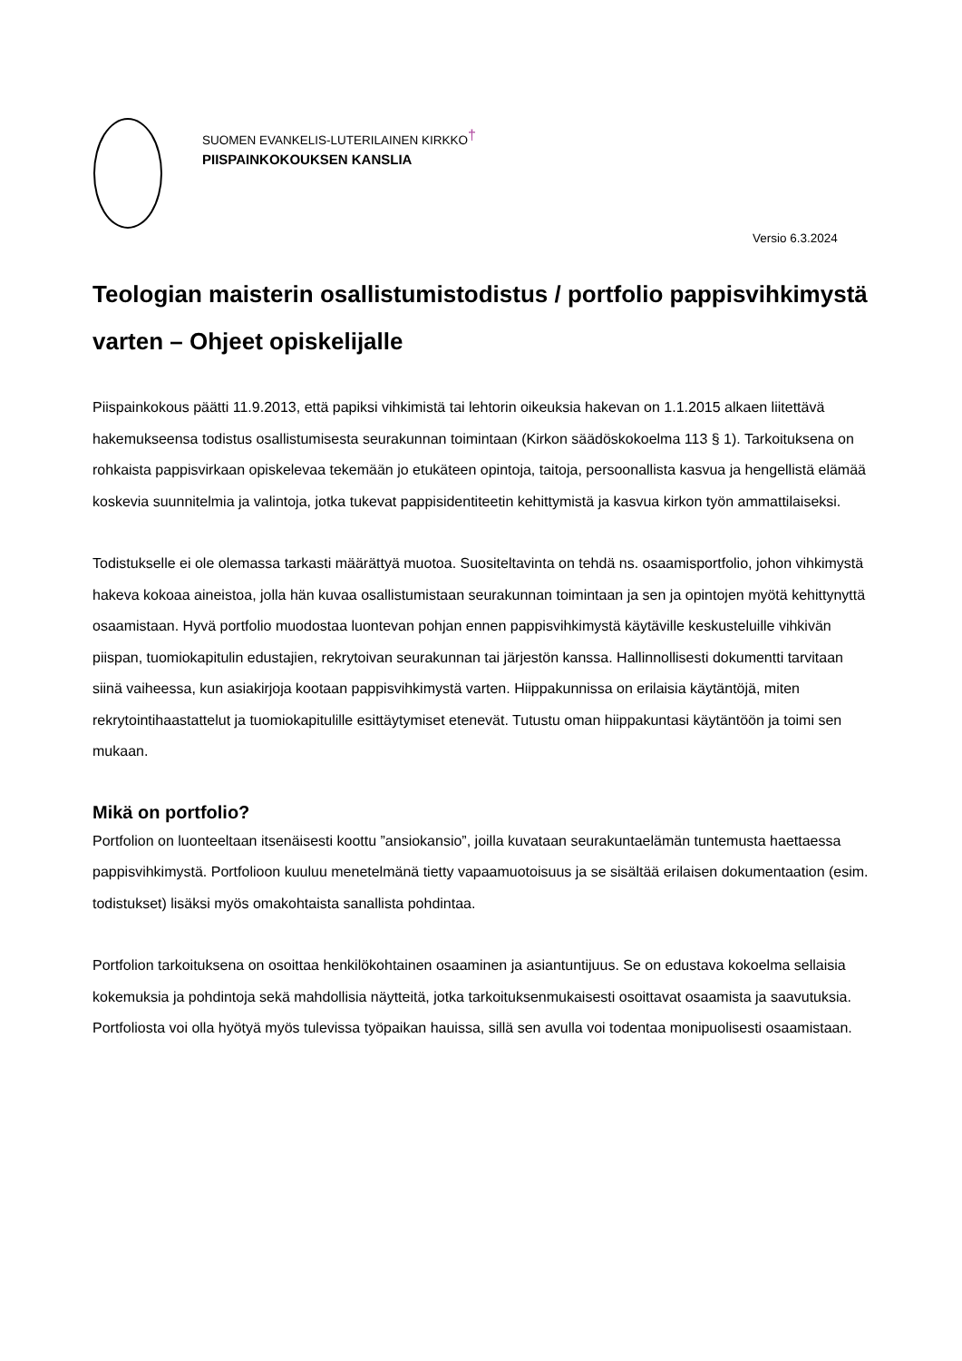SUOMEN EVANKELIS-LUTERILAINEN KIRKKO†
PIISPAINKOKOUKSEN KANSLIA
Versio 6.3.2024
Teologian maisterin osallistumistodistus / portfolio pappisvihkimystä varten – Ohjeet opiskelijalle
Piispainkokous päätti 11.9.2013, että papiksi vihkimistä tai lehtorin oikeuksia hakevan on 1.1.2015 alkaen liitettävä hakemukseensa todistus osallistumisesta seurakunnan toimintaan (Kirkon säädöskokoelma 113 § 1). Tarkoituksena on rohkaista pappisvirkaan opiskelevaa tekemään jo etukäteen opintoja, taitoja, persoonallista kasvua ja hengellistä elämää koskevia suunnitelmia ja valintoja, jotka tukevat pappisidentiteetin kehittymistä ja kasvua kirkon työn ammattilaiseksi.
Todistukselle ei ole olemassa tarkasti määrättyä muotoa. Suositeltavinta on tehdä ns. osaamisportfolio, johon vihkimystä hakeva kokoaa aineistoa, jolla hän kuvaa osallistumistaan seurakunnan toimintaan ja sen ja opintojen myötä kehittynyttä osaamistaan. Hyvä portfolio muodostaa luontevan pohjan ennen pappisvihkimystä käytäville keskusteluille vihkivän piispan, tuomiokapitulin edustajien, rekrytoivan seurakunnan tai järjestön kanssa. Hallinnollisesti dokumentti tarvitaan siinä vaiheessa, kun asiakirjoja kootaan pappisvihkimystä varten. Hiippakunnissa on erilaisia käytäntöjä, miten rekrytointihaastattelut ja tuomiokapitulille esittäytymiset etenevät. Tutustu oman hiippakuntasi käytäntöön ja toimi sen mukaan.
Mikä on portfolio?
Portfolion on luonteeltaan itsenäisesti koottu ”ansiokansio”, joilla kuvataan seurakuntaelämän tuntemusta haettaessa pappisvihkimystä. Portfolioon kuuluu menetelmänä tietty vapaamuotoisuus ja se sisältää erilaisen dokumentaation (esim. todistukset) lisäksi myös omakohtaista sanallista pohdintaa.
Portfolion tarkoituksena on osoittaa henkilökohtainen osaaminen ja asiantuntijuus. Se on edustava kokoelma sellaisia kokemuksia ja pohdintoja sekä mahdollisia näytteitä, jotka tarkoituksenmukaisesti osoittavat osaamista ja saavutuksia. Portfoliosta voi olla hyötyä myös tulevissa työpaikan hauissa, sillä sen avulla voi todentaa monipuolisesti osaamistaan.